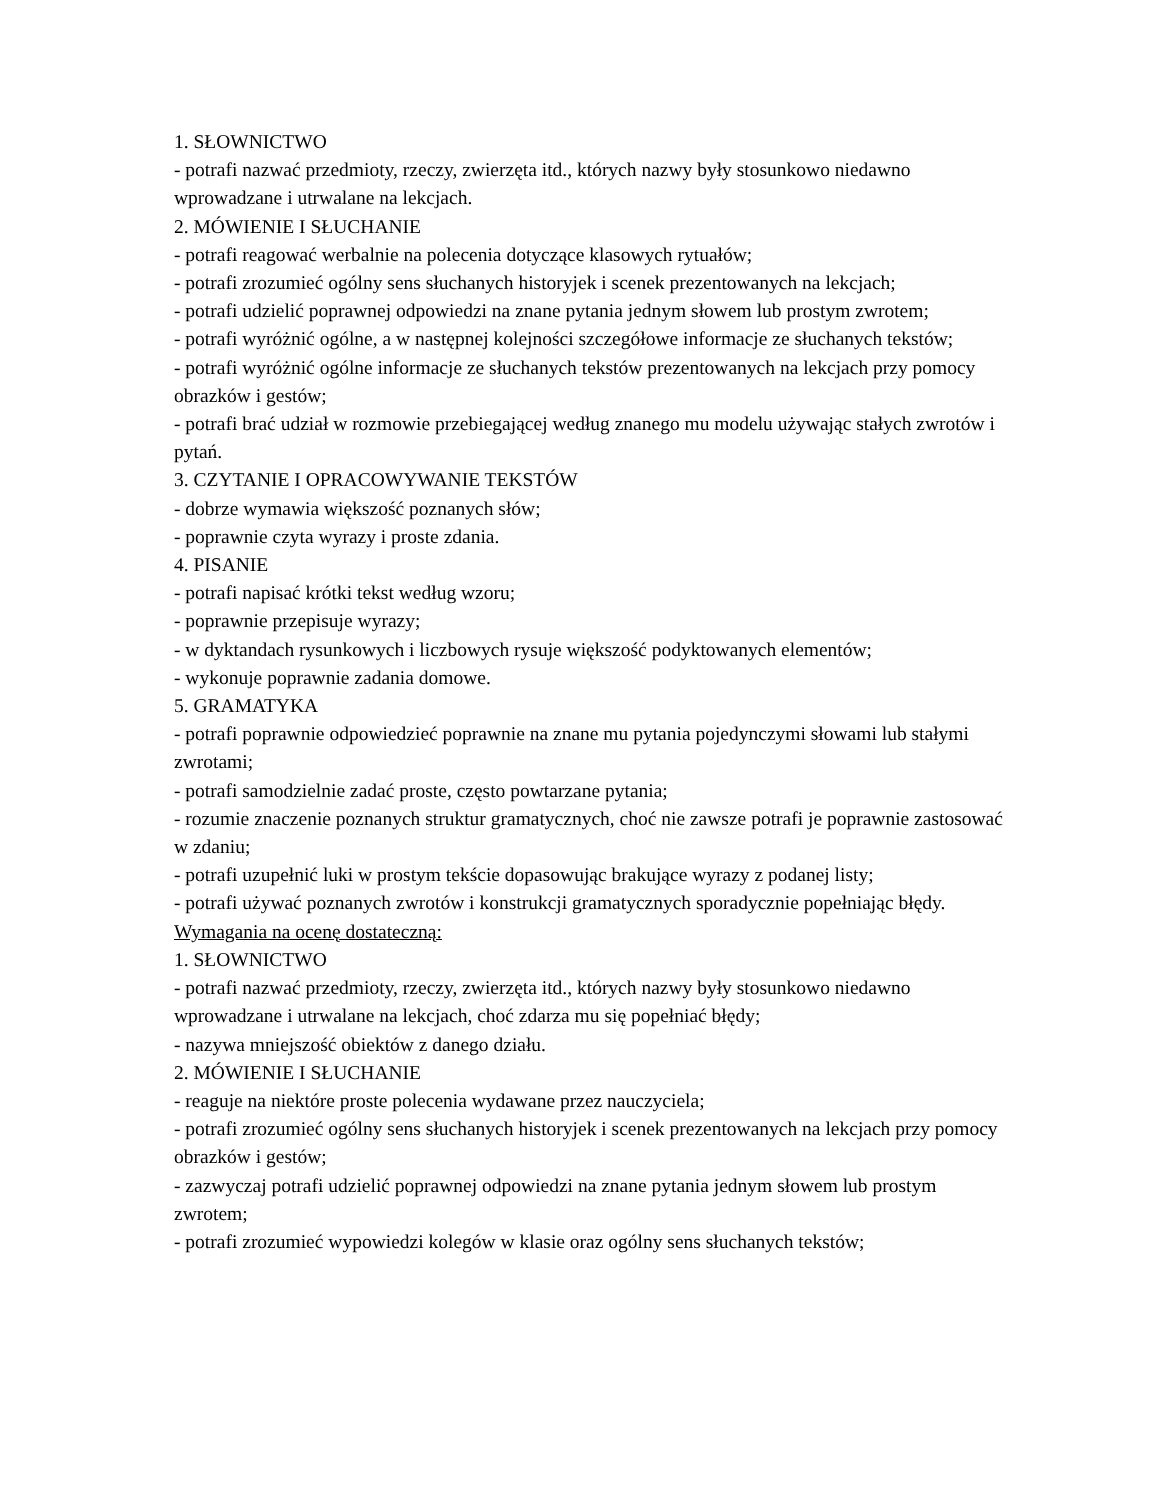1. SŁOWNICTWO
- potrafi nazwać przedmioty, rzeczy, zwierzęta itd., których nazwy były stosunkowo niedawno wprowadzane i utrwalane na lekcjach.
2. MÓWIENIE I SŁUCHANIE
- potrafi reagować werbalnie na polecenia dotyczące klasowych rytuałów;
- potrafi zrozumieć ogólny sens słuchanych historyjek i scenek prezentowanych na lekcjach;
- potrafi udzielić poprawnej odpowiedzi na znane pytania jednym słowem lub prostym zwrotem;
- potrafi wyróżnić ogólne, a w następnej kolejności szczegółowe informacje ze słuchanych tekstów;
- potrafi wyróżnić ogólne informacje ze słuchanych tekstów prezentowanych na lekcjach przy pomocy obrazków i gestów;
- potrafi brać udział w rozmowie przebiegającej według znanego mu modelu używając stałych zwrotów i pytań.
3. CZYTANIE I OPRACOWYWANIE TEKSTÓW
- dobrze wymawia większość poznanych słów;
- poprawnie czyta wyrazy i proste zdania.
4. PISANIE
- potrafi napisać krótki tekst według wzoru;
- poprawnie przepisuje wyrazy;
- w dyktandach rysunkowych i liczbowych rysuje większość podyktowanych elementów;
- wykonuje poprawnie zadania domowe.
5. GRAMATYKA
- potrafi poprawnie odpowiedzieć poprawnie na znane mu pytania pojedynczymi słowami lub stałymi zwrotami;
- potrafi samodzielnie zadać proste, często powtarzane pytania;
- rozumie znaczenie poznanych struktur gramatycznych, choć nie zawsze potrafi je poprawnie zastosować w zdaniu;
- potrafi uzupełnić luki w prostym tekście dopasowując brakujące wyrazy z podanej listy;
- potrafi używać poznanych zwrotów i konstrukcji gramatycznych sporadycznie popełniając błędy.
Wymagania na ocenę dostateczną:
1. SŁOWNICTWO
- potrafi nazwać przedmioty, rzeczy, zwierzęta itd., których nazwy były stosunkowo niedawno wprowadzane i utrwalane na lekcjach, choć zdarza mu się popełniać błędy;
- nazywa mniejszość obiektów z danego działu.
2. MÓWIENIE I SŁUCHANIE
- reaguje na niektóre proste polecenia wydawane przez nauczyciela;
- potrafi zrozumieć ogólny sens słuchanych historyjek i scenek prezentowanych na lekcjach przy pomocy obrazków i gestów;
- zazwyczaj potrafi udzielić poprawnej odpowiedzi na znane pytania jednym słowem lub prostym zwrotem;
- potrafi zrozumieć wypowiedzi kolegów w klasie oraz ogólny sens słuchanych tekstów;